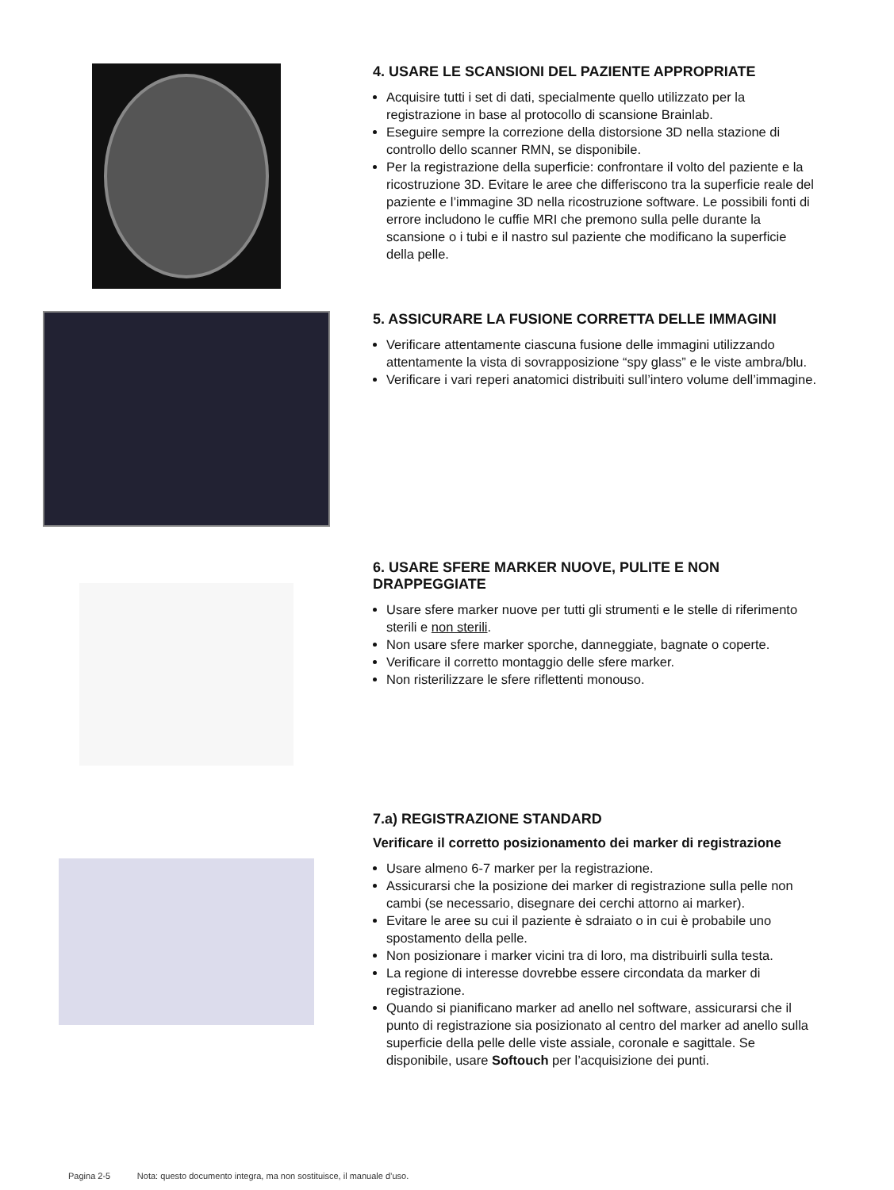4. USARE LE SCANSIONI DEL PAZIENTE APPROPRIATE
Acquisire tutti i set di dati, specialmente quello utilizzato per la registrazione in base al protocollo di scansione Brainlab.
Eseguire sempre la correzione della distorsione 3D nella stazione di controllo dello scanner RMN, se disponibile.
Per la registrazione della superficie: confrontare il volto del paziente e la ricostruzione 3D. Evitare le aree che differiscono tra la superficie reale del paziente e l’immagine 3D nella ricostruzione software. Le possibili fonti di errore includono le cuffie MRI che premono sulla pelle durante la scansione o i tubi e il nastro sul paziente che modificano la superficie della pelle.
5. ASSICURARE LA FUSIONE CORRETTA DELLE IMMAGINI
Verificare attentamente ciascuna fusione delle immagini utilizzando attentamente la vista di sovrapposizione “spy glass” e le viste ambra/blu.
Verificare i vari reperi anatomici distribuiti sull’intero volume dell’immagine.
6. USARE SFERE MARKER NUOVE, PULITE E NON DRAPPEGGIATE
Usare sfere marker nuove per tutti gli strumenti e le stelle di riferimento sterili e non sterili.
Non usare sfere marker sporche, danneggiate, bagnate o coperte.
Verificare il corretto montaggio delle sfere marker.
Non risterilizzare le sfere riflettenti monouso.
7.a) REGISTRAZIONE STANDARD
Verificare il corretto posizionamento dei marker di registrazione
Usare almeno 6-7 marker per la registrazione.
Assicurarsi che la posizione dei marker di registrazione sulla pelle non cambi (se necessario, disegnare dei cerchi attorno ai marker).
Evitare le aree su cui il paziente è sdraiato o in cui è probabile uno spostamento della pelle.
Non posizionare i marker vicini tra di loro, ma distribuirli sulla testa.
La regione di interesse dovrebbe essere circondata da marker di registrazione.
Quando si pianificano marker ad anello nel software, assicurarsi che il punto di registrazione sia posizionato al centro del marker ad anello sulla superficie della pelle delle viste assiale, coronale e sagittale. Se disponibile, usare Softouch per l’acquisizione dei punti.
Pagina 2-5 Nota: questo documento integra, ma non sostituisce, il manuale d’uso.